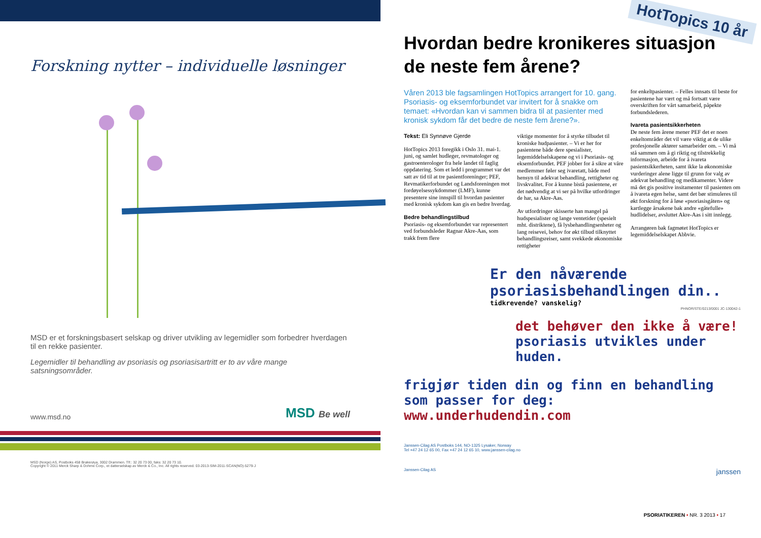Forskning nytter – individuelle løsninger
MSD er et forskningsbasert selskap og driver utvikling av legemidler som forbedrer hverdagen til en rekke pasienter.
Legemidler til behandling av psoriasis og psoriasisartritt er to av våre mange satsningsområder.
www.msd.no MSD Be well
MSD (Norge) AS, Postboks 458 Brakerøya, 3002 Drammen. Tlf.: 32 20 73 00, faks: 32 20 73 10.
Copyright © 2011 Merck Sharp & Dohme Corp., et datterselskap av Merck & Co., Inc. All rights reserved. 03-2013-SIM-2011-SCAN(NO)-5279-J
HotTopics 10 år
Hvordan bedre kronikeres situasjon de neste fem årene?
Våren 2013 ble fagsamlingen HotTopics arrangert for 10. gang. Psoriasis- og eksemforbundet var invitert for å snakke om temaet: «Hvordan kan vi sammen bidra til at pasienter med kronisk sykdom får det bedre de neste fem årene?».
Tekst: Eli Synnøve Gjerde
HotTopics 2013 foregikk i Oslo 31. mai-1. juni, og samlet hudleger, revmatologer og gastroenterologer fra hele landet til faglig oppdatering. Som et ledd i programmet var det satt av tid til at tre pasientforeninger; PEF, Revmatikerforbundet og Landsforeningen mot fordøyelsessykdommer (LMF), kunne presentere sine innspill til hvordan pasienter med kronisk sykdom kan gis en bedre hverdag.
Bedre behandlingstilbud
Psoriasis- og eksemforbundet var representert ved forbundsleder Ragnar Akre-Aas, som trakk frem flere
viktige momenter for å styrke tilbudet til kroniske hudpasienter. – Vi er her for pasientene både dere spesialister, legemiddelselskapene og vi i Psoriasis- og eksemforbundet. PEF jobber for å sikre at våre medlemmer føler seg ivaretatt, både med hensyn til adekvat behandling, rettigheter og livskvalitet. For å kunne bistå pasientene, er det nødvendig at vi ser på hvilke utfordringer de har, sa Akre-Aas.
Av utfordringer skisserte han mangel på hudspesialister og lange ventetider (spesielt mht. distriktene), få lysbehandlingsenheter og lang reisevei, behov for økt tilbud tilknyttet behandlingsreiser, samt svekkede økonomiske rettigheter
for enkeltpasienter. – Felles innsats til beste for pasientene har vært og må fortsatt være overskriften for vårt samarbeid, påpekte forbundslederen.
Ivareta pasientsikkerheten
De neste fem årene mener PEF det er noen enkeltområder det vil være viktig at de ulike profesjonelle aktører samarbeider om. – Vi må stå sammen om å gi riktig og tilstrekkelig informasjon, arbeide for å ivareta pasientsikkerheten, samt ikke la økonomiske vurderinger alene ligge til grunn for valg av adekvat behandling og medikamenter. Videre må det gis positive insitamenter til pasienten om å ivareta egen helse, samt det bør stimuleres til økt forskning for å løse «psoriasisgåten» og kartlegge årsakene bak andre «gåtefulle» hudlidelser, avsluttet Akre-Aas i sitt innlegg.
Arrangøren bak fagmøtet HotTopics er legemiddelselskapet Abbvie.
Er den nåværende psoriasisbehandlingen din..
tidkrevende? vanskelig?
PHNOR/STE/0213/0001 JC-130042-1
det behøver den ikke å være!
psoriasis utvikles under huden.
frigjør tiden din og finn en behandling som passer for deg:
www.underhudendin.com
Janssen-Cilag AS Postboks 144, NO-1325 Lysaker, Norway
Tel +47 24 12 65 00, Fax +47 24 12 65 10, www.janssen-cilag.no
Janssen-Cilag AS janssen
PSORIATIKEREN • NR. 3 2013 • 17